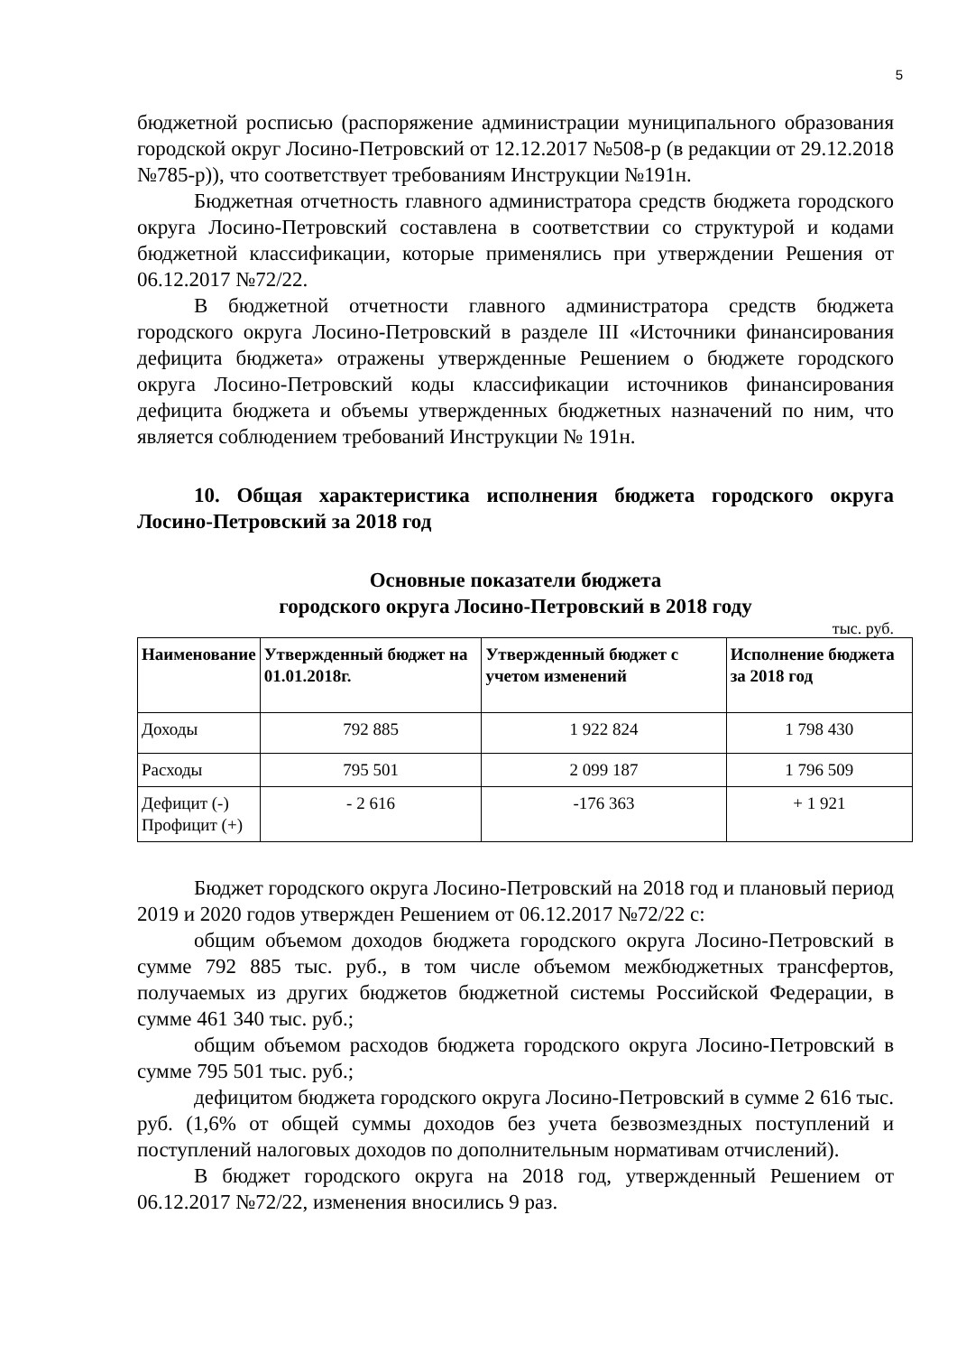5
бюджетной росписью (распоряжение администрации муниципального образования городской округ Лосино-Петровский от 12.12.2017 №508-р (в редакции от 29.12.2018 №785-р)), что соответствует требованиям Инструкции №191н.
Бюджетная отчетность главного администратора средств бюджета городского округа Лосино-Петровский составлена в соответствии со структурой и кодами бюджетной классификации, которые применялись при утверждении Решения от 06.12.2017 №72/22.
В бюджетной отчетности главного администратора средств бюджета городского округа Лосино-Петровский в разделе III «Источники финансирования дефицита бюджета» отражены утвержденные Решением о бюджете городского округа Лосино-Петровский коды классификации источников финансирования дефицита бюджета и объемы утвержденных бюджетных назначений по ним, что является соблюдением требований Инструкции № 191н.
10. Общая характеристика исполнения бюджета городского округа Лосино-Петровский за 2018 год
Основные показатели бюджета
городского округа Лосино-Петровский в 2018 году
тыс. руб.
| Наименование | Утвержденный бюджет на 01.01.2018г. | Утвержденный бюджет с учетом изменений | Исполнение бюджета за 2018 год |
| --- | --- | --- | --- |
| Доходы | 792 885 | 1 922 824 | 1 798 430 |
| Расходы | 795 501 | 2 099 187 | 1 796 509 |
| Дефицит (-) Профицит (+) | - 2 616 | -176 363 | + 1 921 |
Бюджет городского округа Лосино-Петровский на 2018 год и плановый период 2019 и 2020 годов утвержден Решением от 06.12.2017 №72/22 с:
общим объемом доходов бюджета городского округа Лосино-Петровский в сумме 792 885 тыс. руб., в том числе объемом межбюджетных трансфертов, получаемых из других бюджетов бюджетной системы Российской Федерации, в сумме 461 340 тыс. руб.;
общим объемом расходов бюджета городского округа Лосино-Петровский в сумме 795 501 тыс. руб.;
дефицитом бюджета городского округа Лосино-Петровский в сумме 2 616 тыс. руб. (1,6% от общей суммы доходов без учета безвозмездных поступлений и поступлений налоговых доходов по дополнительным нормативам отчислений).
В бюджет городского округа на 2018 год, утвержденный Решением от 06.12.2017 №72/22, изменения вносились 9 раз.